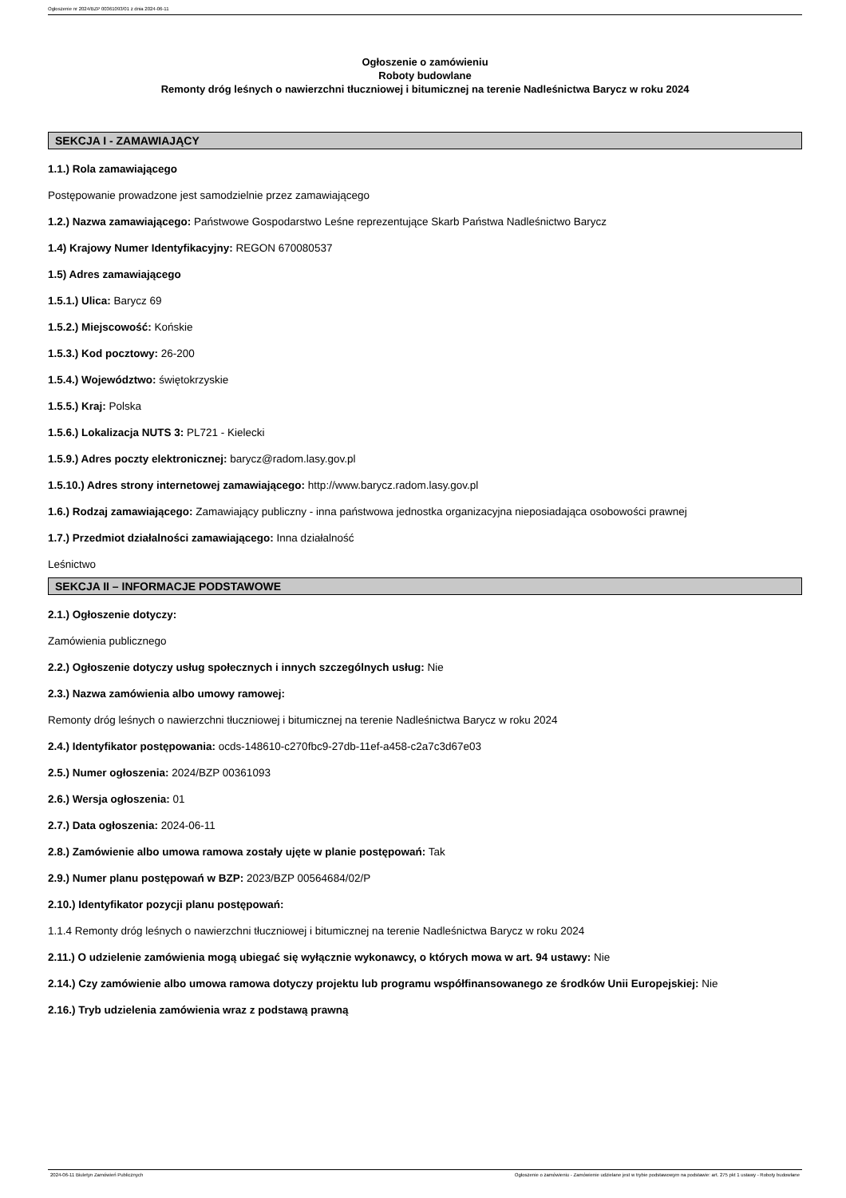Ogłoszenie nr 2024/BZP 00361093/01 z dnia 2024-06-11
Ogłoszenie o zamówieniu
Roboty budowlane
Remonty dróg leśnych o nawierzchni tłuczniowej i bitumicznej na terenie Nadleśnictwa Barycz w roku 2024
SEKCJA I - ZAMAWIAJĄCY
1.1.) Rola zamawiającego
Postępowanie prowadzone jest samodzielnie przez zamawiającego
1.2.) Nazwa zamawiającego: Państwowe Gospodarstwo Leśne reprezentujące Skarb Państwa Nadleśnictwo Barycz
1.4) Krajowy Numer Identyfikacyjny: REGON 670080537
1.5) Adres zamawiającego
1.5.1.) Ulica: Barycz 69
1.5.2.) Miejscowość: Końskie
1.5.3.) Kod pocztowy: 26-200
1.5.4.) Województwo: świętokrzyskie
1.5.5.) Kraj: Polska
1.5.6.) Lokalizacja NUTS 3: PL721 - Kielecki
1.5.9.) Adres poczty elektronicznej: barycz@radom.lasy.gov.pl
1.5.10.) Adres strony internetowej zamawiającego: http://www.barycz.radom.lasy.gov.pl
1.6.) Rodzaj zamawiającego: Zamawiający publiczny - inna państwowa jednostka organizacyjna nieposiadająca osobowości prawnej
1.7.) Przedmiot działalności zamawiającego: Inna działalność
Leśnictwo
SEKCJA II – INFORMACJE PODSTAWOWE
2.1.) Ogłoszenie dotyczy:
Zamówienia publicznego
2.2.) Ogłoszenie dotyczy usług społecznych i innych szczególnych usług: Nie
2.3.) Nazwa zamówienia albo umowy ramowej:
Remonty dróg leśnych o nawierzchni tłuczniowej i bitumicznej na terenie Nadleśnictwa Barycz w roku 2024
2.4.) Identyfikator postępowania: ocds-148610-c270fbc9-27db-11ef-a458-c2a7c3d67e03
2.5.) Numer ogłoszenia: 2024/BZP 00361093
2.6.) Wersja ogłoszenia: 01
2.7.) Data ogłoszenia: 2024-06-11
2.8.) Zamówienie albo umowa ramowa zostały ujęte w planie postępowań: Tak
2.9.) Numer planu postępowań w BZP: 2023/BZP 00564684/02/P
2.10.) Identyfikator pozycji planu postępowań:
1.1.4 Remonty dróg leśnych o nawierzchni tłuczniowej i bitumicznej na terenie Nadleśnictwa Barycz w roku 2024
2.11.) O udzielenie zamówienia mogą ubiegać się wyłącznie wykonawcy, o których mowa w art. 94 ustawy: Nie
2.14.) Czy zamówienie albo umowa ramowa dotyczy projektu lub programu współfinansowanego ze środków Unii Europejskiej: Nie
2.16.) Tryb udzielenia zamówienia wraz z podstawą prawną
2024-06-11 Biuletyn Zamówień Publicznych Ogłoszenie o zamówieniu - Zamówienie udzielane jest w trybie podstawowym na podstawie: art. 275 pkt 1 ustawy - Roboty budowlane